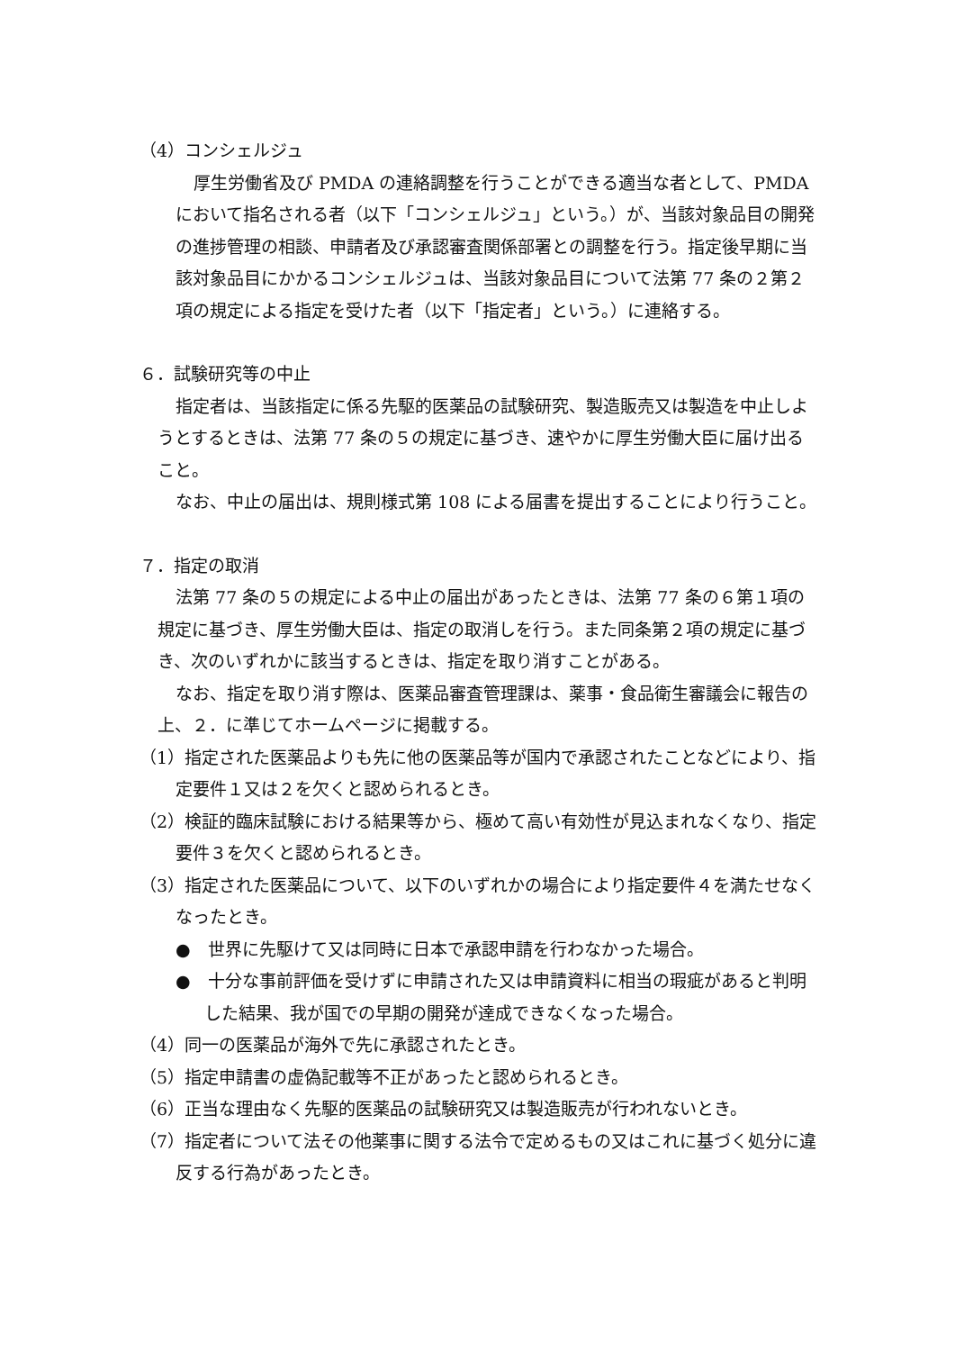（4）コンシェルジュ
厚生労働省及び PMDA の連絡調整を行うことができる適当な者として、PMDA において指名される者（以下「コンシェルジュ」という。）が、当該対象品目の開発の進捗管理の相談、申請者及び承認審査関係部署との調整を行う。指定後早期に当該対象品目にかかるコンシェルジュは、当該対象品目について法第 77 条の２第２項の規定による指定を受けた者（以下「指定者」という。）に連絡する。
６．試験研究等の中止
指定者は、当該指定に係る先駆的医薬品の試験研究、製造販売又は製造を中止しようとするときは、法第 77 条の５の規定に基づき、速やかに厚生労働大臣に届け出ること。
なお、中止の届出は、規則様式第 108 による届書を提出することにより行うこと。
７．指定の取消
法第 77 条の５の規定による中止の届出があったときは、法第 77 条の６第１項の規定に基づき、厚生労働大臣は、指定の取消しを行う。また同条第２項の規定に基づき、次のいずれかに該当するときは、指定を取り消すことがある。
なお、指定を取り消す際は、医薬品審査管理課は、薬事・食品衛生審議会に報告の上、２．に準じてホームページに掲載する。
（1）指定された医薬品よりも先に他の医薬品等が国内で承認されたことなどにより、指定要件１又は２を欠くと認められるとき。
（2）検証的臨床試験における結果等から、極めて高い有効性が見込まれなくなり、指定要件３を欠くと認められるとき。
（3）指定された医薬品について、以下のいずれかの場合により指定要件４を満たせなくなったとき。
●　世界に先駆けて又は同時に日本で承認申請を行わなかった場合。
●　十分な事前評価を受けずに申請された又は申請資料に相当の瑕疵があると判明した結果、我が国での早期の開発が達成できなくなった場合。
（4）同一の医薬品が海外で先に承認されたとき。
（5）指定申請書の虚偽記載等不正があったと認められるとき。
（6）正当な理由なく先駆的医薬品の試験研究又は製造販売が行われないとき。
（7）指定者について法その他薬事に関する法令で定めるもの又はこれに基づく処分に違反する行為があったとき。